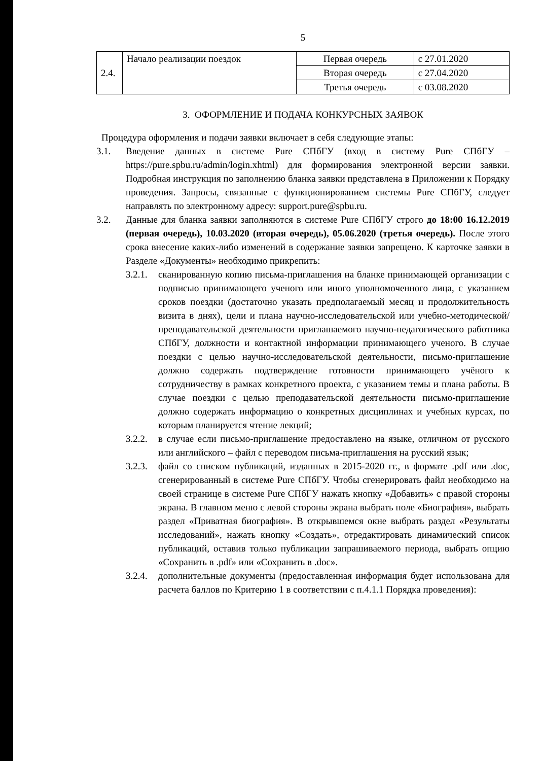5
| 2.4. | Начало реализации поездок | Первая очередь | с 27.01.2020 |
| | | Вторая очередь | с 27.04.2020 |
| | | Третья очередь | с 03.08.2020 |
3. ОФОРМЛЕНИЕ И ПОДАЧА КОНКУРСНЫХ ЗАЯВОК
Процедура оформления и подачи заявки включает в себя следующие этапы:
3.1. Введение данных в системе Pure СПбГУ (вход в систему Pure СПбГУ – https://pure.spbu.ru/admin/login.xhtml) для формирования электронной версии заявки. Подробная инструкция по заполнению бланка заявки представлена в Приложении к Порядку проведения. Запросы, связанные с функционированием системы Pure СПбГУ, следует направлять по электронному адресу: support.pure@spbu.ru.
3.2. Данные для бланка заявки заполняются в системе Pure СПбГУ строго до 18:00 16.12.2019 (первая очередь), 10.03.2020 (вторая очередь), 05.06.2020 (третья очередь). После этого срока внесение каких-либо изменений в содержание заявки запрещено. К карточке заявки в Разделе «Документы» необходимо прикрепить:
3.2.1. сканированную копию письма-приглашения на бланке принимающей организации с подписью принимающего ученого или иного уполномоченного лица, с указанием сроков поездки (достаточно указать предполагаемый месяц и продолжительность визита в днях), цели и плана научно-исследовательской или учебно-методической/ преподавательской деятельности приглашаемого научно-педагогического работника СПбГУ, должности и контактной информации принимающего ученого. В случае поездки с целью научно-исследовательской деятельности, письмо-приглашение должно содержать подтверждение готовности принимающего учёного к сотрудничеству в рамках конкретного проекта, с указанием темы и плана работы. В случае поездки с целью преподавательской деятельности письмо-приглашение должно содержать информацию о конкретных дисциплинах и учебных курсах, по которым планируется чтение лекций;
3.2.2. в случае если письмо-приглашение предоставлено на языке, отличном от русского или английского – файл с переводом письма-приглашения на русский язык;
3.2.3. файл со списком публикаций, изданных в 2015-2020 гг., в формате .pdf или .doc, сгенерированный в системе Pure СПбГУ. Чтобы сгенерировать файл необходимо на своей странице в системе Pure СПбГУ нажать кнопку «Добавить» с правой стороны экрана. В главном меню с левой стороны экрана выбрать поле «Биография», выбрать раздел «Приватная биография». В открывшемся окне выбрать раздел «Результаты исследований», нажать кнопку «Создать», отредактировать динамический список публикаций, оставив только публикации запрашиваемого периода, выбрать опцию «Сохранить в .pdf» или «Сохранить в .doc».
3.2.4. дополнительные документы (предоставленная информация будет использована для расчета баллов по Критерию 1 в соответствии с п.4.1.1 Порядка проведения):